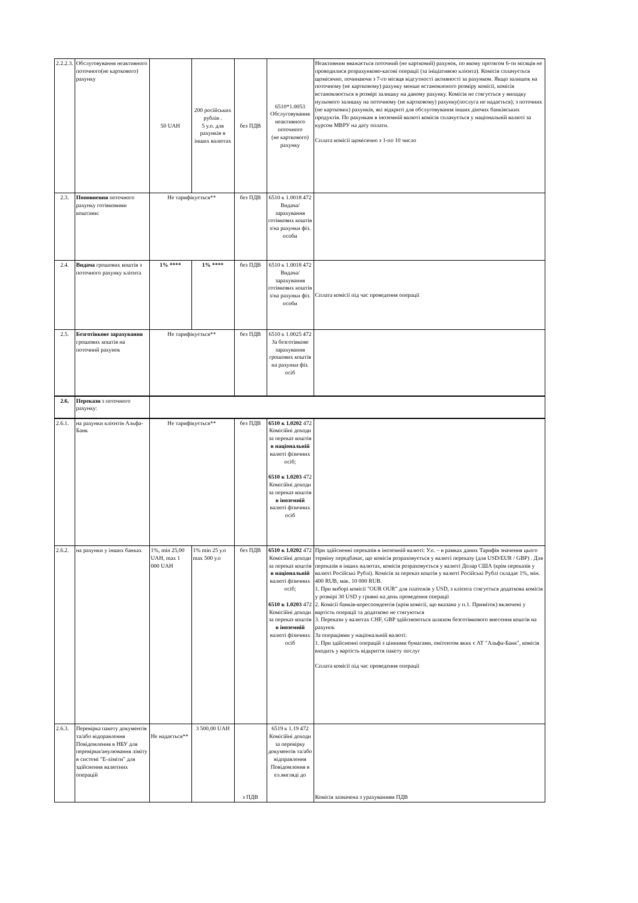| 2.2.2.3. | Обслуговування неактивного поточного(не карткового) рахунку | 50 UAH | 200 російських рублів . 5 у.о. для рахунків в інших валютах | без ПДВ | 6510*1.0053 Обслуговування неактивного поточного (не карткового) рахунку | Неактивним вважається поточний (не картковий) рахунок, по якому протягом 6-ти місяців не проводилися розрахунково-касові операції (за ініціативою клієнта). Комісія сплачується щомісячно, починаючи з 7-го місяця відсутності активності за рахунком. Якщо залишок на поточному (не картковому) рахунку менше встановленого розміру комісії, комісія встановлюється в розмірі залишку на даному рахунку. Комісія не стягується у випадку нульового залишку на поточному (не картковому) рахунку(послуга не надається); з поточних (не карткових) рахунків, які відкриті для обслуговування інших діючих банківських продуктів. По рахункам в іноземній валюті комісія сплачується у національній валюті за курсом МВРУ на дату оплати. Сплата комісії щомісячно з 1-по 10 число |
| 2.3. | Поповнення поточного рахунку готівковими коштами: | Не тарифікується** | | без ПДВ | 6510 к 1.0018 472 Видача/зарахування готівкових коштів з/на рахунки фіз. особи | |
| 2.4. | Видача грошових коштів з поточного рахунку клієнта | 1% **** | 1% **** | без ПДВ | 6510 к 1.0018 472 Видача/зарахування готівкових коштів з/на рахунки фіз. особи | Сплата комісії під час проведення операції |
| 2.5. | Безготівкове зарахування грошових коштів на поточний рахунок | Не тарифікується** | | без ПДВ | 6510 к 1.0025 472 За безготівкове зарахування грошових коштів на рахунки фіз. осіб | |
| 2.6. | Перекази з поточного рахунку: | | | | | |
| 2.6.1. | на рахунки клієнтів Альфа-Банк | Не тарифікується** | | без ПДВ | 6510 к 1.0202 472 Комісійні доходи за переказ коштів в національній валюті фізичних осіб; 6510 к 1.0203 472 Комісійні доходи за переказ коштів в іноземній валюті фізичних осіб | |
| 2.6.2. | на рахунки у інших банках | 1%, min 25,00 UAH, max 1 000 UAH | 1% min 25 у.о max 500 у.о | без ПДВ | 6510 к 1.0202 472 Комісійні доходи за переказ коштів в національній валюті фізичних осіб; 6510 к 1.0203 472 Комісійні доходи за переказ коштів в іноземній валюті фізичних осіб | При здійсненні переказів в іноземній валюті: У.о. – в рамках даних Тарифів значення цього терміну передбачає, що комісія розраховується у валюті переказу (для USD/EUR / GBP) . Для переказів в інших валютах, комісія розраховується у валюті Долар США (крім переказів у валюті Російські Рублі). Комісія за переказ коштів у валюті Російські Рублі складає 1%, мін. 400 RUB, мак. 10 000 RUB. 1. При виборі комісії "OUR OUR" для платежів у USD, з клієнта стягується додаткова комісія у розмірі 30 USD у гривні на день проведення операції 2. Комісії банків-кореспондентів (крім комісії, що вказана у п.1. Приміток) включені у вартість операції та додатково не стягуються 3. Перекази у валютах CHF, GBP здійснюються шляхом безготівкового внесення коштів на рахунок За операціями у національній валюті: 1. При здійсненні операцій з цінними бумагами, емітентом яких є АТ "Альфа-Банк", комісія входить у вартість відкриття пакету послуг Сплата комісії під час проведення операції |
| 2.6.3. | Перевірка пакету документів та/або відправлення Повідомлення в НБУ для перевірки/анулювання ліміту в системі "Е-ліміти" для здійснення валютних операцій | Не надається** | 3 500,00 UAH | з ПДВ | 6519 к 1.19 472 Комісійні доходи за перевірку документів та/або відправлення Повідомлення в ел.вигляді до | Комісія зазначена з урахуванням ПДВ |